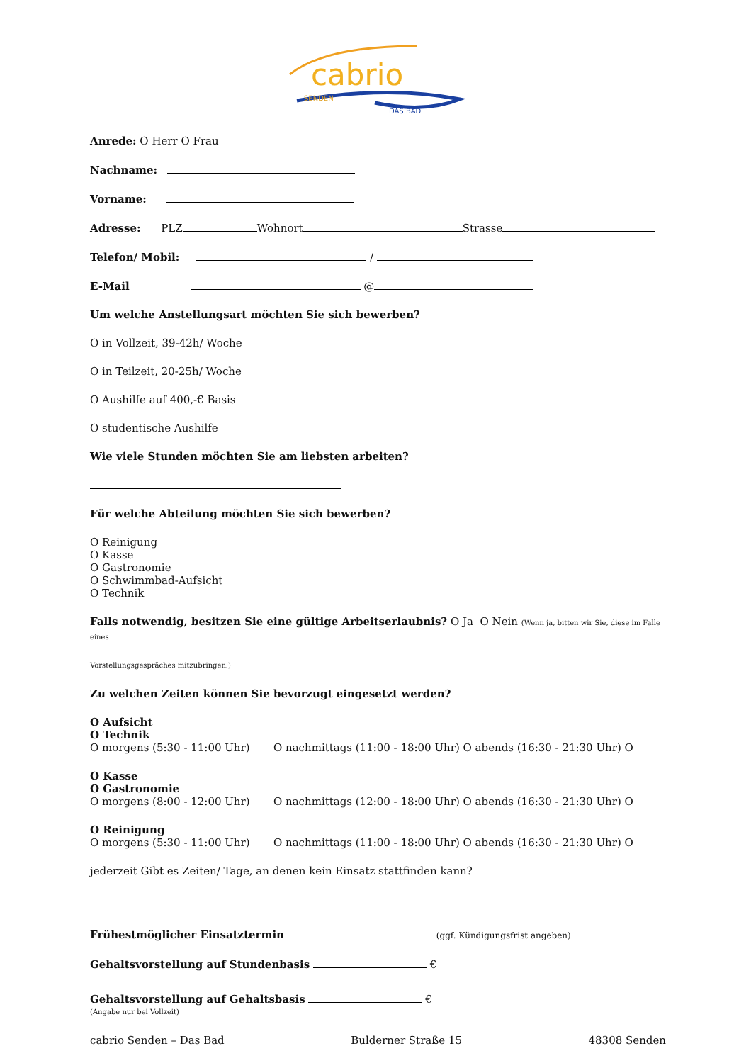cabrio
SENDEN
DAS BAD
Anrede: O Herr O Frau
Nachname:
Vorname:
Adresse: PLZ Wohnort Strasse
Telefon/ Mobil: /
E-Mail @
Um welche Anstellungsart möchten Sie sich bewerben?
O in Vollzeit, 39-42h/ Woche
O in Teilzeit, 20-25h/ Woche
O Aushilfe auf 400,-€ Basis
O studentische Aushilfe
Wie viele Stunden möchten Sie am liebsten arbeiten?
Für welche Abteilung möchten Sie sich bewerben?
O Reinigung
O Kasse
O Gastronomie
O Schwimmbad-Aufsicht
O Technik
Falls notwendig, besitzen Sie eine gültige Arbeitserlaubnis? O Ja O Nein (Wenn ja, bitten wir Sie, diese im Falle eines
Vorstellungsgespräches mitzubringen.)
Zu welchen Zeiten können Sie bevorzugt eingesetzt werden?
O Aufsicht
O Technik
O morgens (5:30 - 11:00 Uhr) O nachmittags (11:00 - 18:00 Uhr) O abends (16:30 - 21:30 Uhr) O
O Kasse
O Gastronomie
O morgens (8:00 - 12:00 Uhr) O nachmittags (12:00 - 18:00 Uhr) O abends (16:30 - 21:30 Uhr) O
O Reinigung
O morgens (5:30 - 11:00 Uhr) O nachmittags (11:00 - 18:00 Uhr) O abends (16:30 - 21:30 Uhr) O
jederzeit Gibt es Zeiten/ Tage, an denen kein Einsatz stattfinden kann?
Frühestmöglicher Einsatztermin (ggf. Kündigungsfrist angeben)
Gehaltsvorstellung auf Stundenbasis €
Gehaltsvorstellung auf Gehaltsbasis €
(Angabe nur bei Vollzeit)
cabrio Senden – Das Bad Bulderner Straße 15 48308 Senden